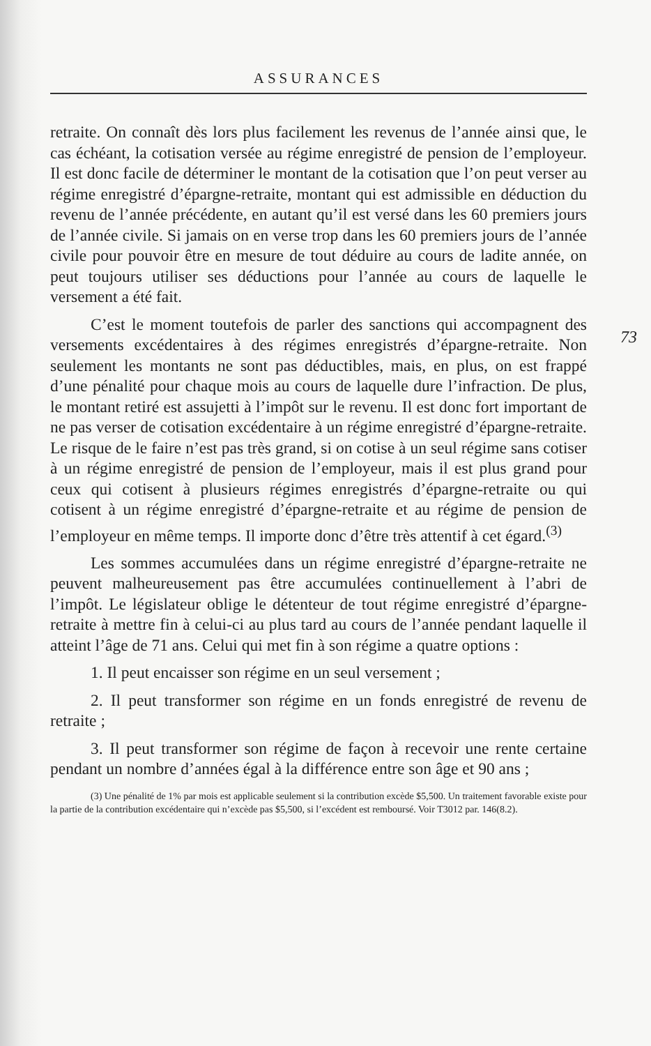ASSURANCES
73
retraite. On connaît dès lors plus facilement les revenus de l’année ainsi que, le cas échéant, la cotisation versée au régime enregistré de pension de l’employeur. Il est donc facile de déterminer le montant de la cotisation que l’on peut verser au régime enregistré d’épargne-retraite, montant qui est admissible en déduction du revenu de l’année précédente, en autant qu’il est versé dans les 60 premiers jours de l’année civile. Si jamais on en verse trop dans les 60 premiers jours de l’année civile pour pouvoir être en mesure de tout déduire au cours de ladite année, on peut toujours utiliser ses déductions pour l’année au cours de laquelle le versement a été fait.
C’est le moment toutefois de parler des sanctions qui accompagnent des versements excédentaires à des régimes enregistrés d’épargne-retraite. Non seulement les montants ne sont pas déductibles, mais, en plus, on est frappé d’une pénalité pour chaque mois au cours de laquelle dure l’infraction. De plus, le montant retiré est assujetti à l’impôt sur le revenu. Il est donc fort important de ne pas verser de cotisation excédentaire à un régime enregistré d’épargne-retraite. Le risque de le faire n’est pas très grand, si on cotise à un seul régime sans cotiser à un régime enregistré de pension de l’employeur, mais il est plus grand pour ceux qui cotisent à plusieurs régimes enregistrés d’épargne-retraite ou qui cotisent à un régime enregistré d’épargne-retraite et au régime de pension de l’employeur en même temps. Il importe donc d’être très attentif à cet égard.<sup>(3)</sup>
Les sommes accumulées dans un régime enregistré d’épargne-retraite ne peuvent malheureusement pas être accumulées continuellement à l’abri de l’impôt. Le législateur oblige le détenteur de tout régime enregistré d’épargne-retraite à mettre fin à celui-ci au plus tard au cours de l’année pendant laquelle il atteint l’âge de 71 ans. Celui qui met fin à son régime a quatre options :
1. Il peut encaisser son régime en un seul versement ;
2. Il peut transformer son régime en un fonds enregistré de revenu de retraite ;
3. Il peut transformer son régime de façon à recevoir une rente certaine pendant un nombre d’années égal à la différence entre son âge et 90 ans ;
(3) Une pénalité de 1% par mois est applicable seulement si la contribution excède $5,500. Un traitement favorable existe pour la partie de la contribution excédentaire qui n’excède pas $5,500, si l’excédent est remboursé. Voir T3012 par. 146(8.2).